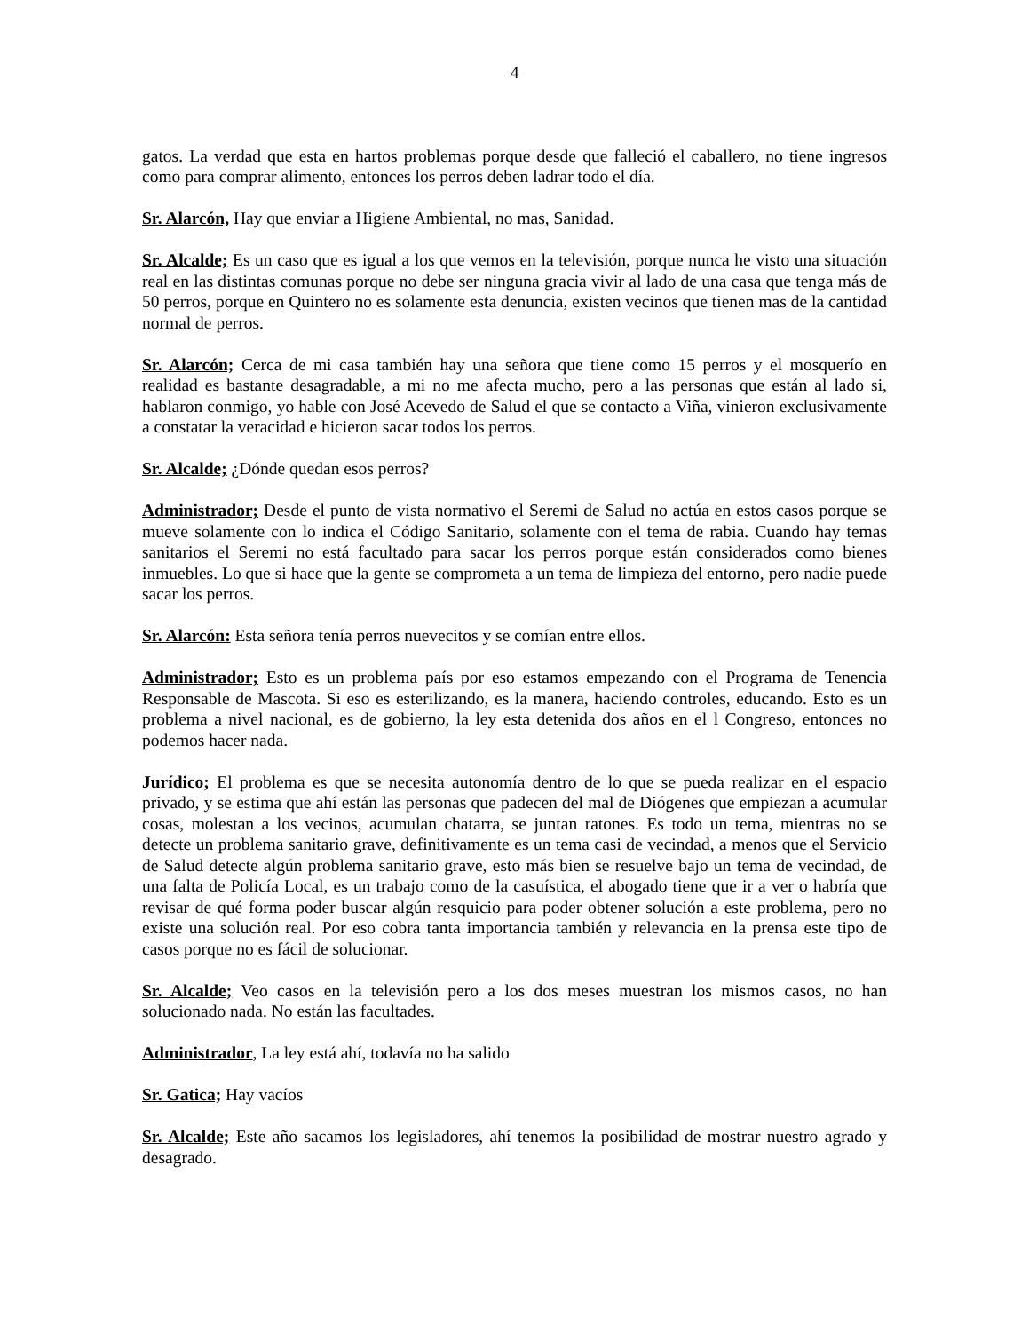4
gatos. La verdad que esta en hartos problemas porque desde que falleció el caballero, no tiene ingresos como para comprar alimento, entonces los perros deben ladrar todo el día.
Sr. Alarcón, Hay que enviar a Higiene Ambiental, no mas, Sanidad.
Sr. Alcalde; Es un caso que es igual a los que vemos en la televisión, porque nunca he visto una situación real en las distintas comunas porque no debe ser ninguna gracia vivir al lado de una casa que tenga más de 50 perros, porque en Quintero no es solamente esta denuncia, existen vecinos que tienen mas de la cantidad normal de perros.
Sr. Alarcón; Cerca de mi casa también hay una señora que tiene como 15 perros y el mosquerío en realidad es bastante desagradable, a mi no me afecta mucho, pero a las personas que están al lado si, hablaron conmigo, yo hable con José Acevedo de Salud el que se contacto a Viña, vinieron exclusivamente a constatar la veracidad e hicieron sacar todos los perros.
Sr. Alcalde; ¿Dónde quedan esos perros?
Administrador; Desde el punto de vista normativo el Seremi de Salud no actúa en estos casos porque se mueve solamente con lo indica el Código Sanitario, solamente con el tema de rabia. Cuando hay temas sanitarios el Seremi no está facultado para sacar los perros porque están considerados como bienes inmuebles. Lo que si hace que la gente se comprometa a un tema de limpieza del entorno, pero nadie puede sacar los perros.
Sr. Alarcón: Esta señora tenía perros nuevecitos y se comían entre ellos.
Administrador; Esto es un problema país por eso estamos empezando con el Programa de Tenencia Responsable de Mascota. Si eso es esterilizando, es la manera, haciendo controles, educando. Esto es un problema a nivel nacional, es de gobierno, la ley esta detenida dos años en el l Congreso, entonces no podemos hacer nada.
Jurídico; El problema es que se necesita autonomía dentro de lo que se pueda realizar en el espacio privado, y se estima que ahí están las personas que padecen del mal de Diógenes que empiezan a acumular cosas, molestan a los vecinos, acumulan chatarra, se juntan ratones. Es todo un tema, mientras no se detecte un problema sanitario grave, definitivamente es un tema casi de vecindad, a menos que el Servicio de Salud detecte algún problema sanitario grave, esto más bien se resuelve bajo un tema de vecindad, de una falta de Policía Local, es un trabajo como de la casuística, el abogado tiene que ir a ver o habría que revisar de qué forma poder buscar algún resquicio para poder obtener solución a este problema, pero no existe una solución real. Por eso cobra tanta importancia también y relevancia en la prensa este tipo de casos porque no es fácil de solucionar.
Sr. Alcalde; Veo casos en la televisión pero a los dos meses muestran los mismos casos, no han solucionado nada. No están las facultades.
Administrador, La ley está ahí, todavía no ha salido
Sr. Gatica; Hay vacíos
Sr. Alcalde; Este año sacamos los legisladores, ahí tenemos la posibilidad de mostrar nuestro agrado y desagrado.